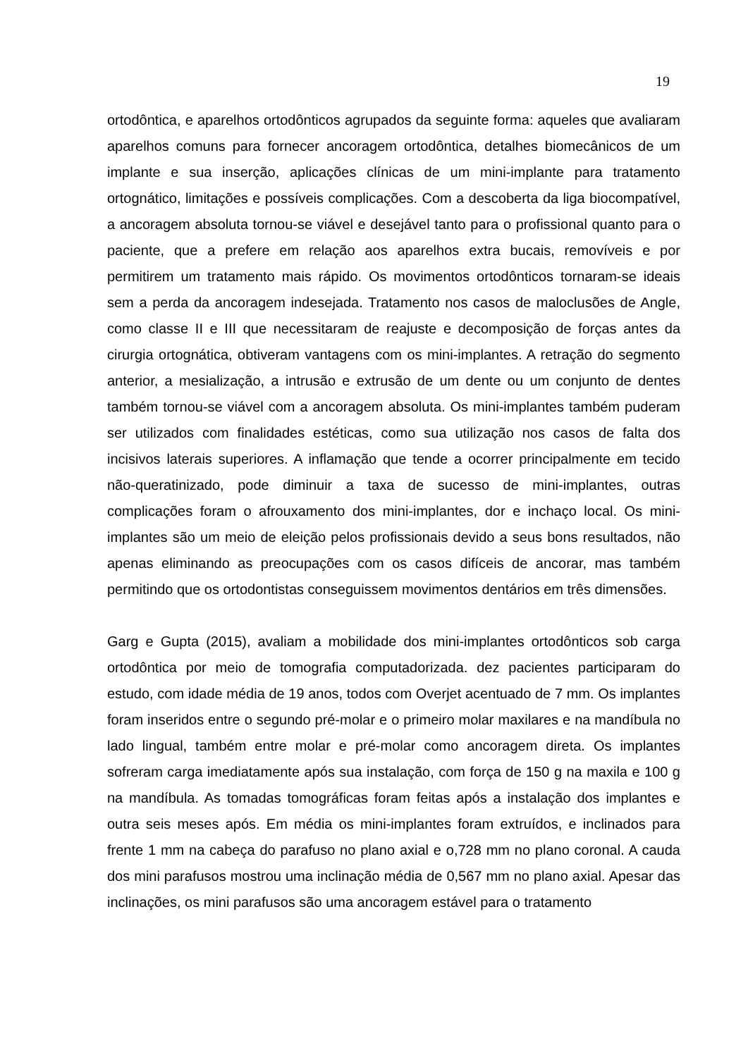19
ortodôntica, e aparelhos ortodônticos agrupados da seguinte forma: aqueles que avaliaram aparelhos comuns para fornecer ancoragem ortodôntica, detalhes biomecânicos de um implante e sua inserção, aplicações clínicas de um mini-implante para tratamento ortognático, limitações e possíveis complicações. Com a descoberta da liga biocompatível, a ancoragem absoluta tornou-se viável e desejável tanto para o profissional quanto para o paciente, que a prefere em relação aos aparelhos extra bucais, removíveis e por permitirem um tratamento mais rápido. Os movimentos ortodônticos tornaram-se ideais sem a perda da ancoragem indesejada. Tratamento nos casos de maloclusões de Angle, como classe II e III que necessitaram de reajuste e decomposição de forças antes da cirurgia ortognática, obtiveram vantagens com os mini-implantes. A retração do segmento anterior, a mesialização, a intrusão e extrusão de um dente ou um conjunto de dentes também tornou-se viável com a ancoragem absoluta. Os mini-implantes também puderam ser utilizados com finalidades estéticas, como sua utilização nos casos de falta dos incisivos laterais superiores. A inflamação que tende a ocorrer principalmente em tecido não-queratinizado, pode diminuir a taxa de sucesso de mini-implantes, outras complicações foram o afrouxamento dos mini-implantes, dor e inchaço local. Os mini-implantes são um meio de eleição pelos profissionais devido a seus bons resultados, não apenas eliminando as preocupações com os casos difíceis de ancorar, mas também permitindo que os ortodontistas conseguissem movimentos dentários em três dimensões.
Garg e Gupta (2015), avaliam a mobilidade dos mini-implantes ortodônticos sob carga ortodôntica por meio de tomografia computadorizada. dez pacientes participaram do estudo, com idade média de 19 anos, todos com Overjet acentuado de 7 mm. Os implantes foram inseridos entre o segundo pré-molar e o primeiro molar maxilares e na mandíbula no lado lingual, também entre molar e pré-molar como ancoragem direta. Os implantes sofreram carga imediatamente após sua instalação, com força de 150 g na maxila e 100 g na mandíbula. As tomadas tomográficas foram feitas após a instalação dos implantes e outra seis meses após. Em média os mini-implantes foram extruídos, e inclinados para frente 1 mm na cabeça do parafuso no plano axial e o,728 mm no plano coronal. A cauda dos mini parafusos mostrou uma inclinação média de 0,567 mm no plano axial. Apesar das inclinações, os mini parafusos são uma ancoragem estável para o tratamento